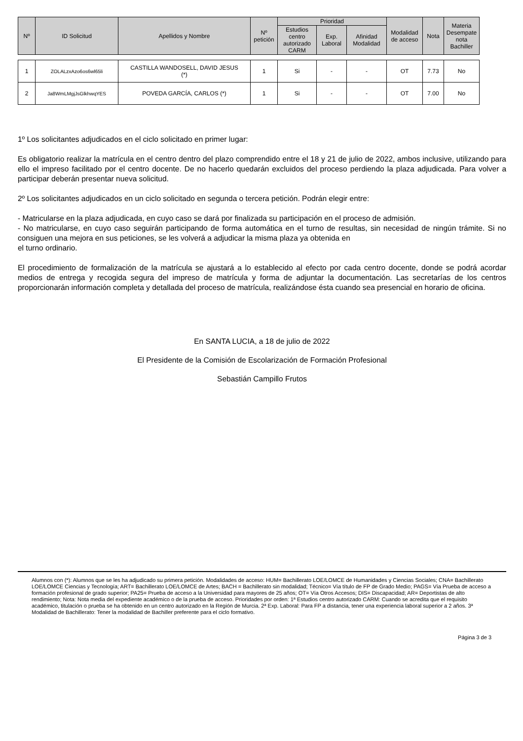| Nº | ID Solicitud | Apellidos y Nombre | Nº petición | Prioridad | | | Modalidad de acceso | Nota | Materia Desempate nota Bachiller |
| --- | --- | --- | --- | --- | --- | --- | --- | --- | --- |
| | | | | Estudios centro autorizado CARM | Exp. Laboral | Afinidad Modalidad | | | |
| 1 | ZOLALzxAzo6os6wl65li | CASTILLA WANDOSELL, DAVID JESUS (*) | 1 | Si | - | - | OT | 7.73 | No |
| 2 | Ja8WmLMgjJsGlkhwqYES | POVEDA GARCÍA, CARLOS (*) | 1 | Si | - | - | OT | 7.00 | No |
1º Los solicitantes adjudicados en el ciclo solicitado en primer lugar:
Es obligatorio realizar la matrícula en el centro dentro del plazo comprendido entre el 18 y 21 de julio de 2022, ambos inclusive, utilizando para ello el impreso facilitado por el centro docente. De no hacerlo quedarán excluidos del proceso perdiendo la plaza adjudicada. Para volver a participar deberán presentar nueva solicitud.
2º Los solicitantes adjudicados en un ciclo solicitado en segunda o tercera petición. Podrán elegir entre:
- Matricularse en la plaza adjudicada, en cuyo caso se dará por finalizada su participación en el proceso de admisión.
- No matricularse, en cuyo caso seguirán participando de forma automática en el turno de resultas, sin necesidad de ningún trámite. Si no consiguen una mejora en sus peticiones, se les volverá a adjudicar la misma plaza ya obtenida en
el turno ordinario.
El procedimiento de formalización de la matrícula se ajustará a lo establecido al efecto por cada centro docente, donde se podrá acordar medios de entrega y recogida segura del impreso de matrícula y forma de adjuntar la documentación. Las secretarías de los centros proporcionarán información completa y detallada del proceso de matrícula, realizándose ésta cuando sea presencial en horario de oficina.
En SANTA LUCIA, a 18 de julio de 2022
El Presidente de la Comisión de Escolarización de Formación Profesional
Sebastián Campillo Frutos
Alumnos con (*): Alumnos que se les ha adjudicado su primera petición. Modalidades de acceso: HUM= Bachillerato LOE/LOMCE de Humanidades y Ciencias Sociales; CNA= Bachillerato LOE/LOMCE Ciencias y Tecnología; ART= Bachillerato LOE/LOMCE de Artes; BACH = Bachillerato sin modalidad; Técnico= Vía título de FP de Grado Medio; PAGS= Vía Prueba de acceso a formación profesional de grado superior; PA25= Prueba de acceso a la Universidad para mayores de 25 años; OT= Vía Otros Accesos; DIS= Discapacidad; AR= Deportistas de alto rendimiento; Nota: Nota media del expediente académico o de la prueba de acceso. Prioridades por orden: 1ª Estudios centro autorizado CARM: Cuando se acredita que el requisito académico, titulación o prueba se ha obtenido en un centro autorizado en la Región de Murcia. 2ª Exp. Laboral: Para FP a distancia, tener una experiencia laboral superior a 2 años. 3ª Modalidad de Bachillerato: Tener la modalidad de Bachiller preferente para el ciclo formativo.
Página 3 de 3